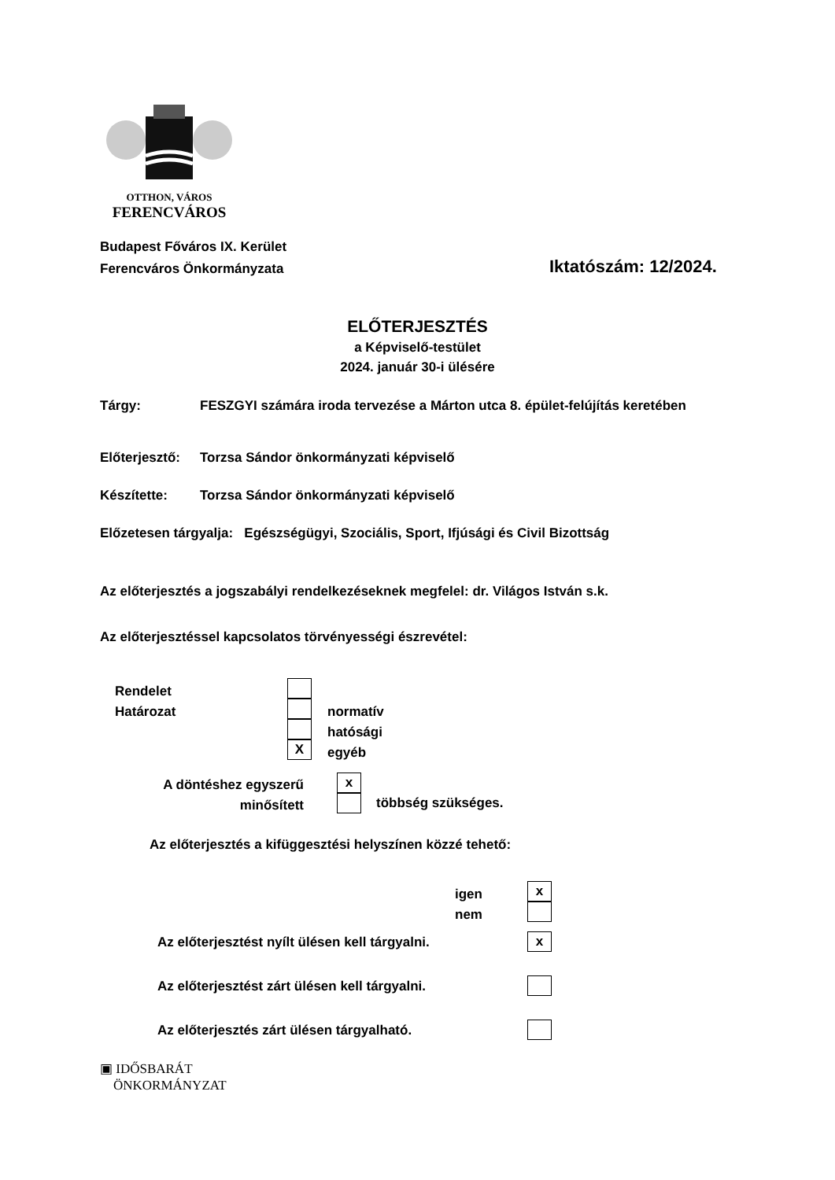OTTHON, VÁROS
FERENCVÁROS
Budapest Főváros IX. Kerület
Ferencváros Önkormányzata
Iktatószám: 12/2024.
ELŐTERJESZTÉS
a Képviselő-testület
2024. január 30-i ülésére
Tárgy:
FESZGYI számára iroda tervezése a Márton utca 8. épület-felújítás keretében
Előterjesztő:
Torzsa Sándor önkormányzati képviselő
Készítette:
Torzsa Sándor önkormányzati képviselő
Előzetesen tárgyalja: Egészségügyi, Szociális, Sport, Ifjúsági és Civil Bizottság
Az előterjesztés a jogszabályi rendelkezéseknek megfelel: dr. Világos István s.k.
Az előterjesztéssel kapcsolatos törvényességi észrevétel:
Rendelet
Határozat
X
normatív
hatósági
egyéb
A döntéshez egyszerű
minősített
x
többség szükséges.
Az előterjesztés a kifüggesztési helyszínen közzé tehető:
igen
nem
x
Az előterjesztést nyílt ülésen kell tárgyalni.
x
Az előterjesztést zárt ülésen kell tárgyalni.
Az előterjesztés zárt ülésen tárgyalható.
▣ IDŐSBARÁT
ÖNKORMÁNYZAT